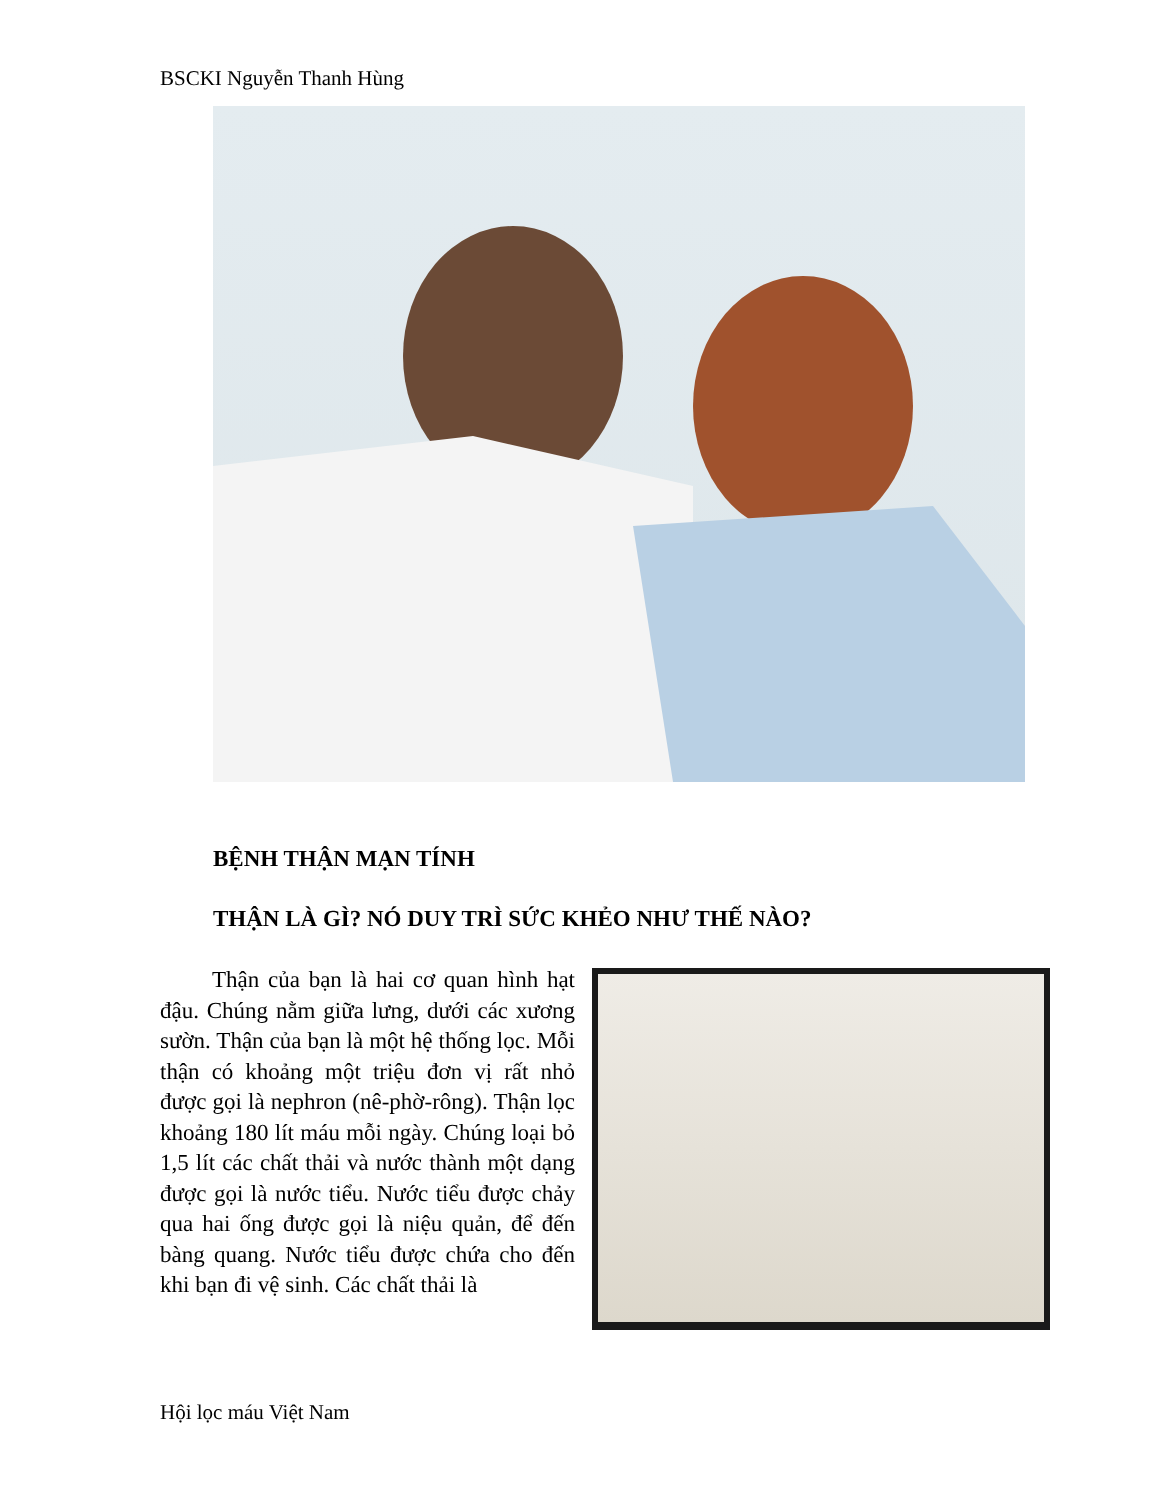BSCKI Nguyễn Thanh Hùng
BỆNH THẬN MẠN TÍNH
THẬN LÀ GÌ? NÓ DUY TRÌ SỨC KHẺO NHƯ THẾ NÀO?
Thận của bạn là hai cơ quan hình hạt đậu. Chúng nằm giữa lưng, dưới các xương sườn. Thận của bạn là một hệ thống lọc. Mỗi thận có khoảng một triệu đơn vị rất nhỏ được gọi là nephron (nê-phờ-rông). Thận lọc khoảng 180 lít máu mỗi ngày. Chúng loại bỏ 1,5 lít các chất thải và nước thành một dạng được gọi là nước tiểu. Nước tiểu được chảy qua hai ống được gọi là niệu quản, để đến bàng quang. Nước tiểu được chứa cho đến khi bạn đi vệ sinh. Các chất thải là
Hội lọc máu Việt Nam